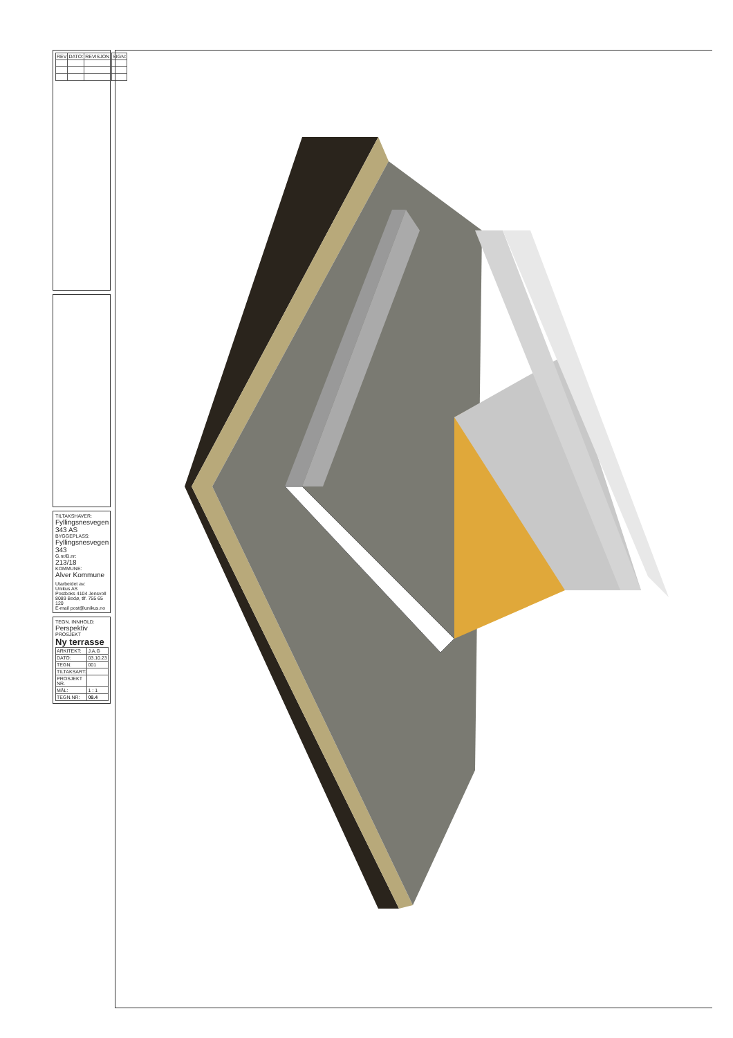| REV | DATO: | REVISJON: | SIGN: |
| --- | --- | --- | --- |
TILTAKSHAVER:
Fyllingsnesvegen 343 AS
BYGGEPLASS:
Fyllingsnesvegen 343
G.nr/B.nr:
213/18
KOMMUNE:
Alver Kommune
Utarbeidet av:
Unikus AS
Postboks 4104 Jensvoll
8089 Bodø, tlf. 755 65 120
E-mail post@unikus.no
TEGN. INNHOLD:
Perspektiv
PROSJEKT
Ny terrasse
| ARKITEKT: | J.A.G |
| DATO: | 03.10.23 |
| TEGN: | 001 |
| TILTAKSART: | |
| PROSJEKT NR. | |
| MÅL: | 1 : 1 |
| TEGN.NR: | 09.4 |